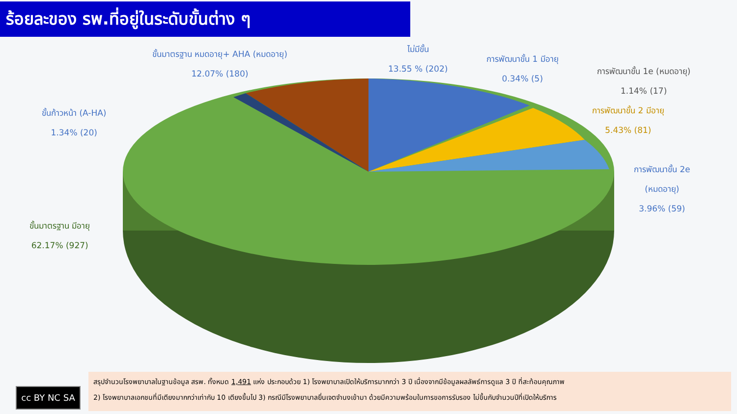ร้อยละของ รพ.ที่อยู่ในระดับขั้นต่าง ๆ
ขั้นมาตรฐาน หมดอายุ+ AHA (หมดอายุ)
12.07% (180)
ไม่มีขั้น
13.55 % (202)
การพัฒนาขั้น 1 มีอายุ
0.34% (5)
การพัฒนาขั้น 1e (หมดอายุ)
1.14% (17)
การพัฒนาขั้น 2 มีอายุ
5.43% (81)
การพัฒนาขั้น 2e
(หมดอายุ)
3.96% (59)
ขั้นก้าวหน้า (A-HA)
1.34% (20)
ขั้นมาตรฐาน มีอายุ
62.17% (927)
cc BY NC SA
สรุปจำนวนโรงพยาบาลในฐานข้อมูล สรพ. ทั้งหมด 1,491 แห่ง ประกอบด้วย 1) โรงพยาบาลเปิดให้บริการมากกว่า 3 ปี เนื่องจากมีข้อมูลผลลัพธ์การดูแล 3 ปี ที่สะท้อนคุณภาพ
2) โรงพยาบาลเอกชนที่มีเตียงมากกว่าเท่ากับ 10 เตียงขึ้นไป 3) กรณีมีโรงพยาบาลยื่นเจตจำนงเข้ามา ด้วยมีความพร้อมในการขอการรับรอง ไม่ขึ้นกับจำนวนปีที่เปิดให้บริการ